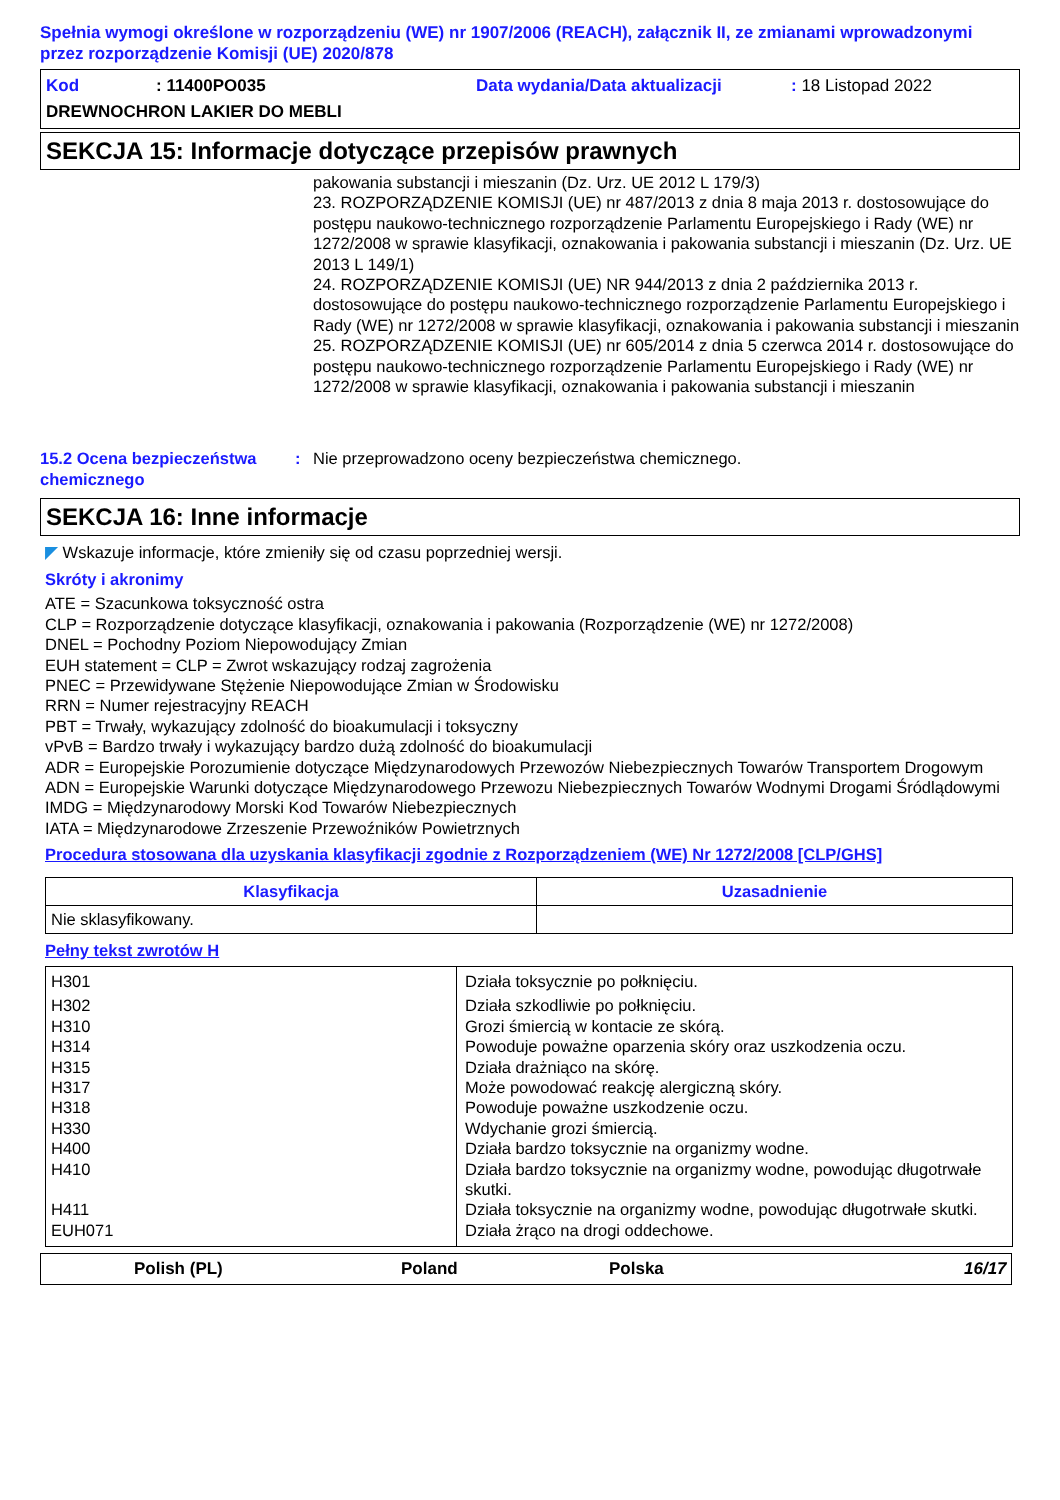Spełnia wymogi określone w rozporządzeniu (WE) nr 1907/2006 (REACH), załącznik II, ze zmianami wprowadzonymi przez rozporządzenie Komisji (UE) 2020/878
Kod: 11400PO035 Data wydania/Data aktualizacji: 18 Listopad 2022
DREWNOCHRON LAKIER DO MEBLI
SEKCJA 15: Informacje dotyczące przepisów prawnych
pakowania substancji i mieszanin (Dz. Urz. UE 2012 L 179/3)
23. ROZPORZĄDZENIE KOMISJI (UE) nr 487/2013 z dnia 8 maja 2013 r. dostosowujące do postępu naukowo-technicznego rozporządzenie Parlamentu Europejskiego i Rady (WE) nr 1272/2008 w sprawie klasyfikacji, oznakowania i pakowania substancji i mieszanin (Dz. Urz. UE 2013 L 149/1)
24. ROZPORZĄDZENIE KOMISJI (UE) NR 944/2013 z dnia 2 października 2013 r. dostosowujące do postępu naukowo-technicznego rozporządzenie Parlamentu Europejskiego i Rady (WE) nr 1272/2008 w sprawie klasyfikacji, oznakowania i pakowania substancji i mieszanin
25. ROZPORZĄDZENIE KOMISJI (UE) nr 605/2014 z dnia 5 czerwca 2014 r. dostosowujące do postępu naukowo-technicznego rozporządzenie Parlamentu Europejskiego i Rady (WE) nr 1272/2008 w sprawie klasyfikacji, oznakowania i pakowania substancji i mieszanin
15.2 Ocena bezpieczeństwa chemicznego: Nie przeprowadzono oceny bezpieczeństwa chemicznego.
SEKCJA 16: Inne informacje
◤ Wskazuje informacje, które zmieniły się od czasu poprzedniej wersji.
Skróty i akronimy
ATE = Szacunkowa toksyczność ostra
CLP = Rozporządzenie dotyczące klasyfikacji, oznakowania i pakowania (Rozporządzenie (WE) nr 1272/2008)
DNEL = Pochodny Poziom Niepowodujący Zmian
EUH statement = CLP = Zwrot wskazujący rodzaj zagrożenia
PNEC = Przewidywane Stężenie Niepowodujące Zmian w Środowisku
RRN = Numer rejestracyjny REACH
PBT = Trwały, wykazujący zdolność do bioakumulacji i toksyczny
vPvB = Bardzo trwały i wykazujący bardzo dużą zdolność do bioakumulacji
ADR = Europejskie Porozumienie dotyczące Międzynarodowych Przewozów Niebezpiecznych Towarów Transportem Drogowym
ADN = Europejskie Warunki dotyczące Międzynarodowego Przewozu Niebezpiecznych Towarów Wodnymi Drogami Śródlądowymi
IMDG = Międzynarodowy Morski Kod Towarów Niebezpiecznych
IATA = Międzynarodowe Zrzeszenie Przewoźników Powietrznych
Procedura stosowana dla uzyskania klasyfikacji zgodnie z Rozporządzeniem (WE) Nr 1272/2008 [CLP/GHS]
| Klasyfikacja | Uzasadnienie |
| --- | --- |
| Nie sklasyfikowany. | |
Pełny tekst zwrotów H
| H301 | Działa toksycznie po połknięciu. |
| H302 | Działa szkodliwie po połknięciu. |
| H310 | Grozi śmiercią w kontacie ze skórą. |
| H314 | Powoduje poważne oparzenia skóry oraz uszkodzenia oczu. |
| H315 | Działa drażniąco na skórę. |
| H317 | Może powodować reakcję alergiczną skóry. |
| H318 | Powoduje poważne uszkodzenie oczu. |
| H330 | Wdychanie grozi śmiercią. |
| H400 | Działa bardzo toksycznie na organizmy wodne. |
| H410 | Działa bardzo toksycznie na organizmy wodne, powodując długotrwałe skutki. |
| H411 | Działa toksycznie na organizmy wodne, powodując długotrwałe skutki. |
| EUH071 | Działa żrąco na drogi oddechowe. |
Polish (PL) Poland Polska 16/17